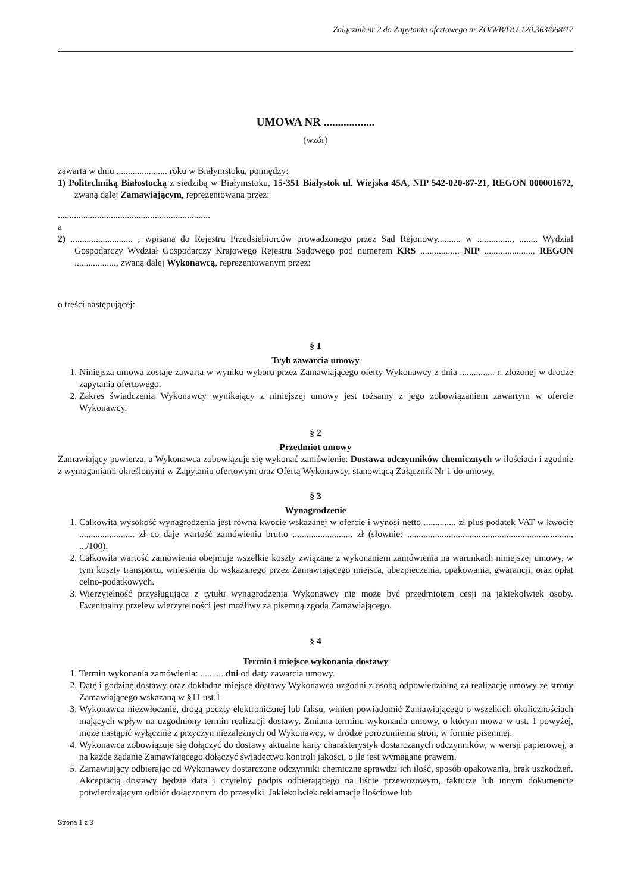Załącznik nr 2 do Zapytania ofertowego nr ZO/WB/DO-120.363/068/17
UMOWA NR ..................
(wzór)
zawarta w dniu ...................... roku w Białymstoku, pomiędzy:
1) Politechniką Białostocką z siedzibą w Białymstoku, 15-351 Białystok ul. Wiejska 45A, NIP 542-020-87-21, REGON 000001672, zwaną dalej Zamawiającym, reprezentowaną przez:
..................................................................
a
2) ........................... , wpisaną do Rejestru Przedsiębiorców prowadzonego przez Sąd Rejonowy.......... w ..............., ........ Wydział Gospodarczy Wydział Gospodarczy Krajowego Rejestru Sądowego pod numerem KRS ................, NIP ....................., REGON .................., zwaną dalej Wykonawcą, reprezentowanym przez:
o treści następującej:
§ 1
Tryb zawarcia umowy
1. Niniejsza umowa zostaje zawarta w wyniku wyboru przez Zamawiającego oferty Wykonawcy z dnia ............... r. złożonej w drodze zapytania ofertowego.
2. Zakres świadczenia Wykonawcy wynikający z niniejszej umowy jest tożsamy z jego zobowiązaniem zawartym w ofercie Wykonawcy.
§ 2
Przedmiot umowy
Zamawiający powierza, a Wykonawca zobowiązuje się wykonać zamówienie: Dostawa odczynników chemicznych w ilościach i zgodnie z wymaganiami określonymi w Zapytaniu ofertowym oraz Ofertą Wykonawcy, stanowiącą Załącznik Nr 1 do umowy.
§ 3
Wynagrodzenie
1. Całkowita wysokość wynagrodzenia jest równa kwocie wskazanej w ofercie i wynosi netto .............. zł plus podatek VAT w kwocie ........................ zł co daje wartość zamówienia brutto .......................... zł (słownie: ......................................................................., .../100).
2. Całkowita wartość zamówienia obejmuje wszelkie koszty związane z wykonaniem zamówienia na warunkach niniejszej umowy, w tym koszty transportu, wniesienia do wskazanego przez Zamawiającego miejsca, ubezpieczenia, opakowania, gwarancji, oraz opłat celno-podatkowych.
3. Wierzytelność przysługująca z tytułu wynagrodzenia Wykonawcy nie może być przedmiotem cesji na jakiekolwiek osoby. Ewentualny przelew wierzytelności jest możliwy za pisemną zgodą Zamawiającego.
§ 4
Termin i miejsce wykonania dostawy
1. Termin wykonania zamówienia: .......... dni od daty zawarcia umowy.
2. Datę i godzinę dostawy oraz dokładne miejsce dostawy Wykonawca uzgodni z osobą odpowiedzialną za realizację umowy ze strony Zamawiającego wskazaną w §11 ust.1
3. Wykonawca niezwłocznie, drogą poczty elektronicznej lub faksu, winien powiadomić Zamawiającego o wszelkich okolicznościach mających wpływ na uzgodniony termin realizacji dostawy. Zmiana terminu wykonania umowy, o którym mowa w ust. 1 powyżej, może nastąpić wyłącznie z przyczyn niezależnych od Wykonawcy, w drodze porozumienia stron, w formie pisemnej.
4. Wykonawca zobowiązuje się dołączyć do dostawy aktualne karty charakterystyk dostarczanych odczynników, w wersji papierowej, a na każde żądanie Zamawiającego dołączyć świadectwo kontroli jakości, o ile jest wymagane prawem.
5. Zamawiający odbierając od Wykonawcy dostarczone odczynniki chemiczne sprawdzi ich ilość, sposób opakowania, brak uszkodzeń. Akceptacją dostawy będzie data i czytelny podpis odbierającego na liście przewozowym, fakturze lub innym dokumencie potwierdzającym odbiór dołączonym do przesyłki. Jakiekolwiek reklamacje ilościowe lub
Strona 1 z 3